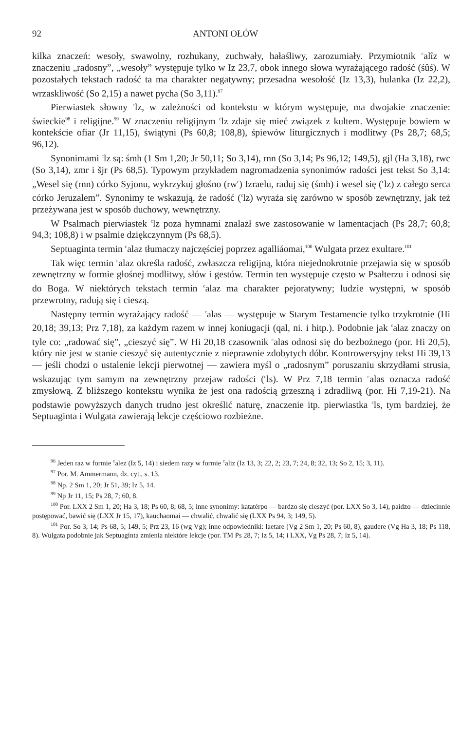92 ANTONI OŁÓW
kilka znaczeń: wesoły, swawolny, rozhukany, zuchwały, hałaśliwy, zarozumiały. Przymiotnik <sup>c</sup>alîz w znaczeniu „radosny”, „wesoły” występuje tylko w Iz 23,7, obok innego słowa wyrażającego radość (śûś). W pozostałych tekstach radość ta ma charakter negatywny; przesadna wesołość (Iz 13,3), hulanka (Iz 22,2), wrzaskliwość (So 2,15) a nawet pycha (So 3,11).<sup>97</sup>
Pierwiastek słowny <sup>c</sup>lz, w zależności od kontekstu w którym występuje, ma dwojakie znaczenie: świeckie<sup>98</sup> i religijne.<sup>99</sup> W znaczeniu religijnym <sup>c</sup>lz zdaje się mieć związek z kultem. Występuje bowiem w kontekście ofiar (Jr 11,15), świątyni (Ps 60,8; 108,8), śpiewów liturgicznych i modlitwy (Ps 28,7; 68,5; 96,12).
Synonimami <sup>c</sup>lz są: śmh (1 Sm 1,20; Jr 50,11; So 3,14), rnn (So 3,14; Ps 96,12; 149,5), gjl (Ha 3,18), rwc (So 3,14), zmr i šjr (Ps 68,5). Typowym przykładem nagromadzenia synonimów radości jest tekst So 3,14: „Wesel się (rnn) córko Syjonu, wykrzykuj głośno (rw<sup>c</sup>) Izraelu, raduj się (śmh) i wesel się (<sup>c</sup>lz) z całego serca córko Jeruzalem”. Synonimy te wskazują, że radość (<sup>c</sup>lz) wyraża się zarówno w sposób zewnętrzny, jak też przeżywana jest w sposób duchowy, wewnętrzny.
W Psalmach pierwiastek <sup>c</sup>lz poza hymnami znalazł swe zastosowanie w lamentacjach (Ps 28,7; 60,8; 94,3; 108,8) i w psalmie dziękczynnym (Ps 68,5).
Septuaginta termin <sup>c</sup>alaz tłumaczy najczęściej poprzez agalliáomai,<sup>100</sup> Wulgata przez exultare.<sup>101</sup>
Tak więc termin <sup>c</sup>alaz określa radość, zwłaszcza religijną, która niejednokrotnie przejawia się w sposób zewnętrzny w formie głośnej modlitwy, słów i gestów. Termin ten występuje często w Psałterzu i odnosi się do Boga. W niektórych tekstach termin <sup>c</sup>alaz ma charakter pejoratywny; ludzie występni, w sposób przewrotny, radują się i cieszą.
Następny termin wyrażający radość — <sup>c</sup>alas — występuje w Starym Testamencie tylko trzykrotnie (Hi 20,18; 39,13; Prz 7,18), za każdym razem w innej koniugacji (qal, ni. i hitp.). Podobnie jak <sup>c</sup>alaz znaczy on tyle co: „radować się”, „cieszyć się”. W Hi 20,18 czasownik <sup>c</sup>alas odnosi się do bezbożnego (por. Hi 20,5), który nie jest w stanie cieszyć się autentycznie z nieprawnie zdobytych dóbr. Kontrowersyjny tekst Hi 39,13 — jeśli chodzi o ustalenie lekcji pierwotnej — zawiera myśl o „radosnym” poruszaniu skrzydłami strusia, wskazując tym samym na zewnętrzny przejaw radości (<sup>c</sup>ls). W Prz 7,18 termin <sup>c</sup>alas oznacza radość zmysłową. Z bliższego kontekstu wynika że jest ona radością grzeszną i zdradliwą (por. Hi 7,19-21). Na podstawie powyższych danych trudno jest określić naturę, znaczenie itp. pierwiastka <sup>c</sup>ls, tym bardziej, że Septuaginta i Wulgata zawierają lekcje częściowo rozbieżne.
<sup>96</sup> Jeden raz w formie <sup>c</sup>alez (Iz 5, 14) i siedem razy w formie <sup>c</sup>aliz (Iz 13, 3; 22, 2; 23, 7; 24, 8; 32, 13; So 2, 15; 3, 11).
<sup>97</sup> Por. M. Ammermann, dz. cyt., s. 13.
<sup>98</sup> Np. 2 Sm 1, 20; Jr 51, 39; Iz 5, 14.
<sup>99</sup> Np Jr 11, 15; Ps 28, 7; 60, 8.
<sup>100</sup> Por. LXX 2 Sm 1, 20; Ha 3, 18; Ps 60, 8; 68, 5; inne synonimy: katatérpo — bardzo się cieszyć (por. LXX So 3, 14), paidzo — dziecinnie postępować, bawić się (LXX Jr 15, 17), kauchaomai — chwalić, chwalić się (LXX Ps 94, 3; 149, 5).
<sup>101</sup> Por. So 3, 14; Ps 68, 5; 149, 5; Prz 23, 16 (wg Vg); inne odpowiedniki: laetare (Vg 2 Sm 1, 20; Ps 60, 8), gaudere (Vg Ha 3, 18; Ps 118, 8). Wulgata podobnie jak Septuaginta zmienia niektóre lekcje (por. TM Ps 28, 7; Iz 5, 14; i LXX, Vg Ps 28, 7; Iz 5, 14).